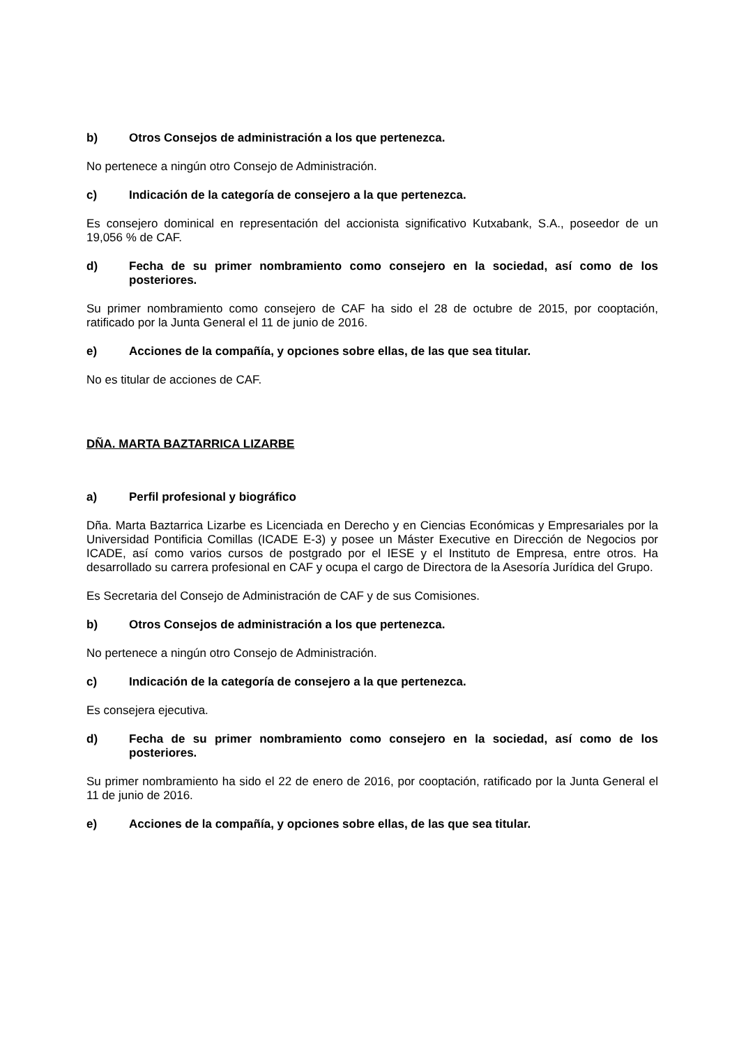b) Otros Consejos de administración a los que pertenezca.
No pertenece a ningún otro Consejo de Administración.
c) Indicación de la categoría de consejero a la que pertenezca.
Es consejero dominical en representación del accionista significativo Kutxabank, S.A., poseedor de un 19,056 % de CAF.
d) Fecha de su primer nombramiento como consejero en la sociedad, así como de los posteriores.
Su primer nombramiento como consejero de CAF ha sido el 28 de octubre de 2015, por cooptación, ratificado por la Junta General el 11 de junio de 2016.
e) Acciones de la compañía, y opciones sobre ellas, de las que sea titular.
No es titular de acciones de CAF.
DÑA. MARTA BAZTARRICA LIZARBE
a) Perfil profesional y biográfico
Dña. Marta Baztarrica Lizarbe es Licenciada en Derecho y en Ciencias Económicas y Empresariales por la Universidad Pontificia Comillas (ICADE E-3) y posee un Máster Executive en Dirección de Negocios por ICADE, así como varios cursos de postgrado por el IESE y el Instituto de Empresa, entre otros. Ha desarrollado su carrera profesional en CAF y ocupa el cargo de Directora de la Asesoría Jurídica del Grupo.
Es Secretaria del Consejo de Administración de CAF y de sus Comisiones.
b) Otros Consejos de administración a los que pertenezca.
No pertenece a ningún otro Consejo de Administración.
c) Indicación de la categoría de consejero a la que pertenezca.
Es consejera ejecutiva.
d) Fecha de su primer nombramiento como consejero en la sociedad, así como de los posteriores.
Su primer nombramiento ha sido el 22 de enero de 2016, por cooptación, ratificado por la Junta General el 11 de junio de 2016.
e) Acciones de la compañía, y opciones sobre ellas, de las que sea titular.